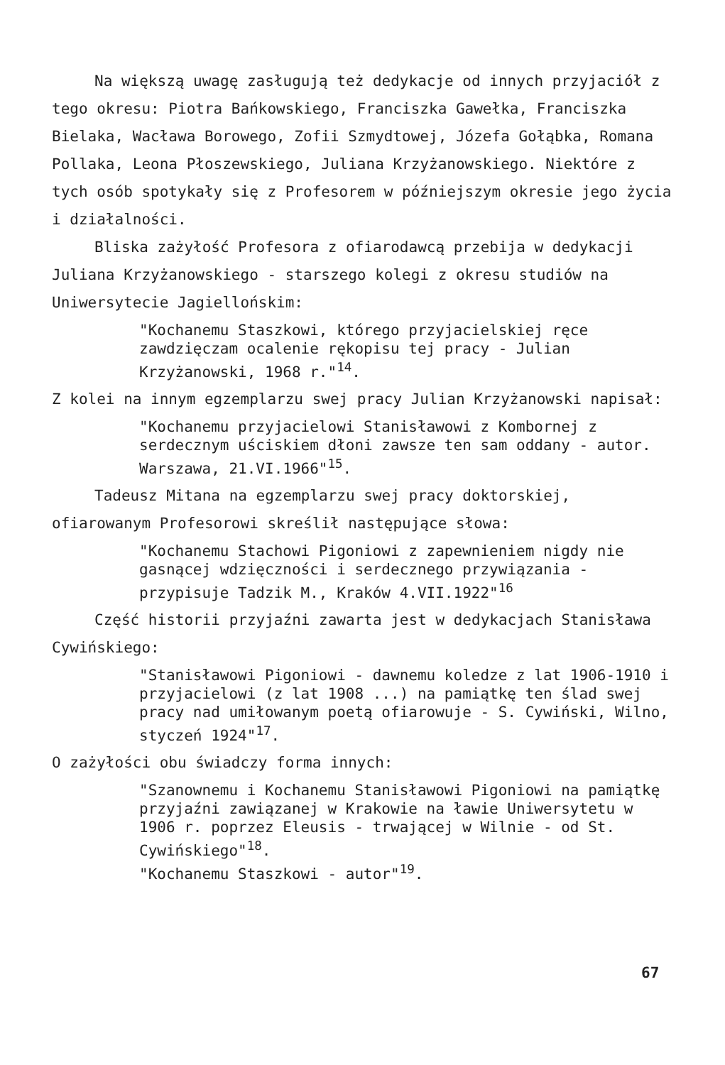Na większą uwagę zasługują też dedykacje od innych przyjaciół z tego okresu: Piotra Bańkowskiego, Franciszka Gawełka, Franciszka Bielaka, Wacława Borowego, Zofii Szmydtowej, Józefa Gołąbka, Romana Pollaka, Leona Płoszewskiego, Juliana Krzyżanowskiego. Niektóre z tych osób spotykały się z Profesorem w późniejszym okresie jego życia i działalności.
Bliska zażyłość Profesora z ofiarodawcą przebija w dedykacji Juliana Krzyżanowskiego - starszego kolegi z okresu studiów na Uniwersytecie Jagiellońskim:
"Kochanemu Staszkowi, którego przyjacielskiej ręce zawdzięczam ocalenie rękopisu tej pracy - Julian Krzyżanowski, 1968 r."<sup>14</sup>.
Z kolei na innym egzemplarzu swej pracy Julian Krzyżanowski napisał:
"Kochanemu przyjacielowi Stanisławowi z Kombornej z serdecznym uściskiem dłoni zawsze ten sam oddany - autor. Warszawa, 21.VI.1966"<sup>15</sup>.
Tadeusz Mitana na egzemplarzu swej pracy doktorskiej, ofiarowanym Profesorowi skreślił następujące słowa:
"Kochanemu Stachowi Pigoniowi z zapewnieniem nigdy nie gasnącej wdzięczności i serdecznego przywiązania - przypisuje Tadzik M., Kraków 4.VII.1922"<sup>16</sup>
Część historii przyjaźni zawarta jest w dedykacjach Stanisława Cywińskiego:
"Stanisławowi Pigoniowi - dawnemu koledze z lat 1906-1910 i przyjacielowi (z lat 1908 ...) na pamiątkę ten ślad swej pracy nad umiłowanym poetą ofiarowuje - S. Cywiński, Wilno, styczeń 1924"<sup>17</sup>.
O zażyłości obu świadczy forma innych:
"Szanownemu i Kochanemu Stanisławowi Pigoniowi na pamiątkę przyjaźni zawiązanej w Krakowie na ławie Uniwersytetu w 1906 r. poprzez Eleusis - trwającej w Wilnie - od St. Cywińskiego"<sup>18</sup>.
"Kochanemu Staszkowi - autor"<sup>19</sup>.
67